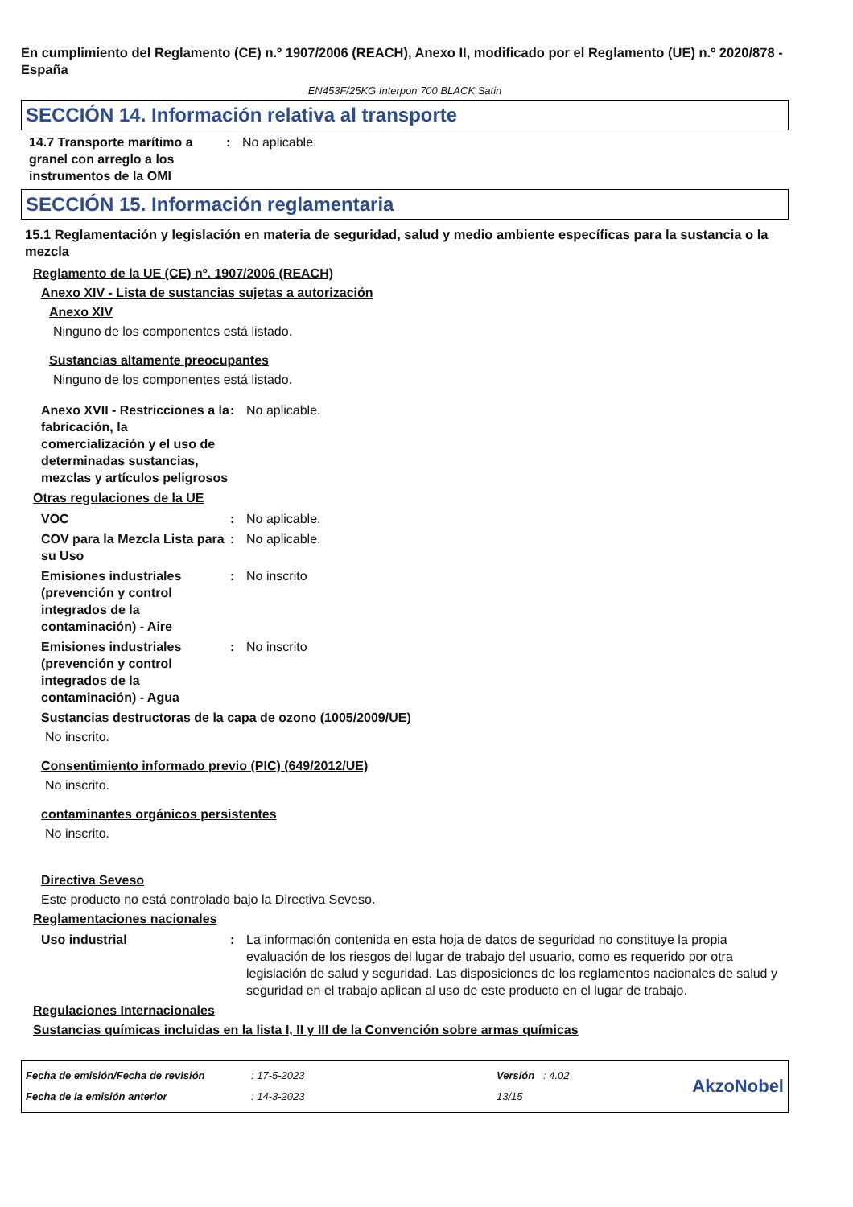En cumplimiento del Reglamento (CE) n.º 1907/2006 (REACH), Anexo II, modificado por el Reglamento (UE) n.º 2020/878 - España
EN453F/25KG Interpon 700 BLACK Satin
SECCIÓN 14. Información relativa al transporte
14.7 Transporte marítimo a granel con arreglo a los instrumentos de la OMI
: No aplicable.
SECCIÓN 15. Información reglamentaria
15.1 Reglamentación y legislación en materia de seguridad, salud y medio ambiente específicas para la sustancia o la mezcla
Reglamento de la UE (CE) nº. 1907/2006 (REACH)
Anexo XIV - Lista de sustancias sujetas a autorización
Anexo XIV
Ninguno de los componentes está listado.
Sustancias altamente preocupantes
Ninguno de los componentes está listado.
Anexo XVII - Restricciones a la fabricación, la comercialización y el uso de determinadas sustancias, mezclas y artículos peligrosos
: No aplicable.
Otras regulaciones de la UE
VOC : No aplicable.
COV para la Mezcla Lista para su Uso
: No aplicable.
Emisiones industriales (prevención y control integrados de la contaminación) - Aire
: No inscrito
Emisiones industriales (prevención y control integrados de la contaminación) - Agua
: No inscrito
Sustancias destructoras de la capa de ozono (1005/2009/UE)
No inscrito.
Consentimiento informado previo (PIC) (649/2012/UE)
No inscrito.
contaminantes orgánicos persistentes
No inscrito.
Directiva Seveso
Este producto no está controlado bajo la Directiva Seveso.
Reglamentaciones nacionales
Uso industrial : La información contenida en esta hoja de datos de seguridad no constituye la propia evaluación de los riesgos del lugar de trabajo del usuario, como es requerido por otra legislación de salud y seguridad. Las disposiciones de los reglamentos nacionales de salud y seguridad en el trabajo aplican al uso de este producto en el lugar de trabajo.
Regulaciones Internacionales
Sustancias químicas incluidas en la lista I, II y III de la Convención sobre armas químicas
Fecha de emisión/Fecha de revisión
Fecha de la emisión anterior
: 17-5-2023
: 14-3-2023
Versión : 4.02
13/15
AkzoNobel